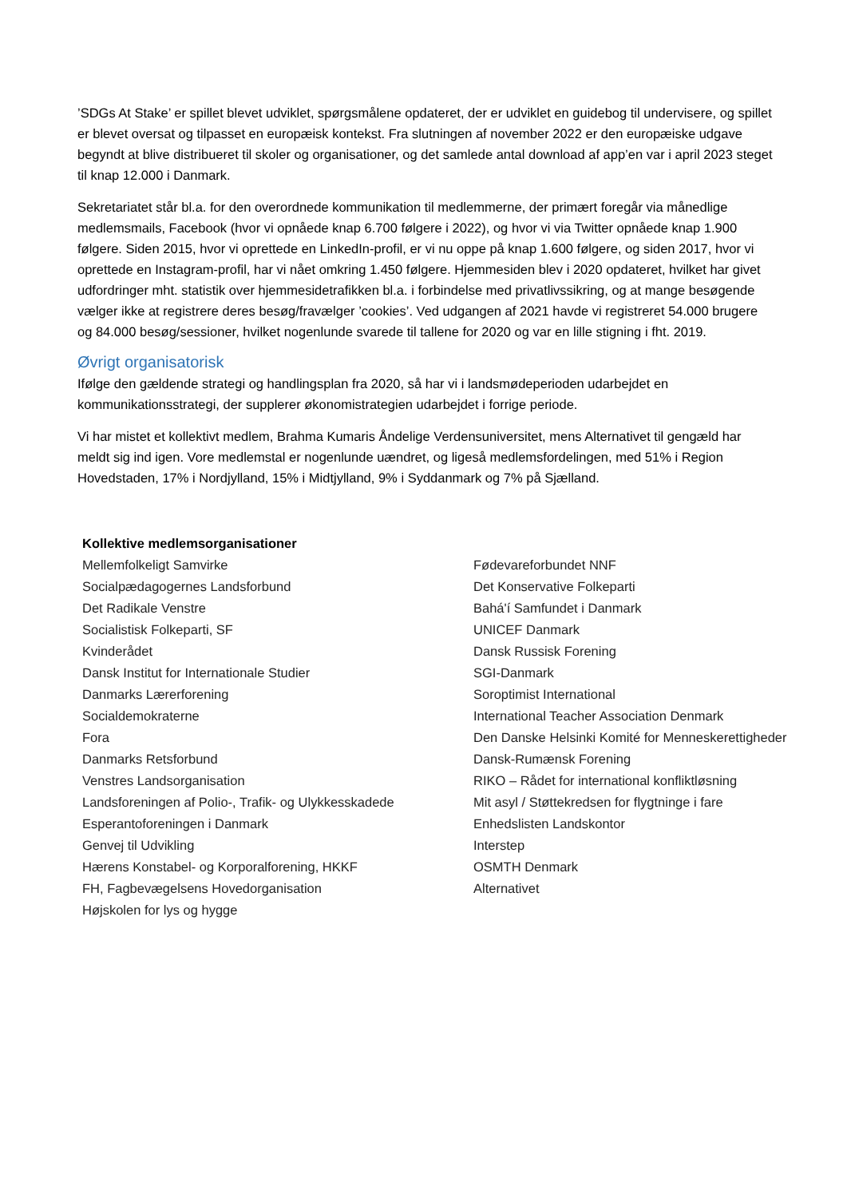’SDGs At Stake’ er spillet blevet udviklet, spørgsmålene opdateret, der er udviklet en guidebog til undervisere, og spillet er blevet oversat og tilpasset en europæisk kontekst. Fra slutningen af november 2022 er den europæiske udgave begyndt at blive distribueret til skoler og organisationer, og det samlede antal download af app’en var i april 2023 steget til knap 12.000 i Danmark.
Sekretariatet står bl.a. for den overordnede kommunikation til medlemmerne, der primært foregår via månedlige medlemsmails, Facebook (hvor vi opnåede knap 6.700 følgere i 2022), og hvor vi via Twitter opnåede knap 1.900 følgere. Siden 2015, hvor vi oprettede en LinkedIn-profil, er vi nu oppe på knap 1.600 følgere, og siden 2017, hvor vi oprettede en Instagram-profil, har vi nået omkring 1.450 følgere. Hjemmesiden blev i 2020 opdateret, hvilket har givet udfordringer mht. statistik over hjemmesidetrafikken bl.a. i forbindelse med privatlivssikring, og at mange besøgende vælger ikke at registrere deres besøg/fravælger ’cookies’. Ved udgangen af 2021 havde vi registreret 54.000 brugere og 84.000 besøg/sessioner, hvilket nogenlunde svarede til tallene for 2020 og var en lille stigning i fht. 2019.
Øvrigt organisatorisk
Ifølge den gældende strategi og handlingsplan fra 2020, så har vi i landsmødeperioden udarbejdet en kommunikationsstrategi, der supplerer økonomistrategien udarbejdet i forrige periode.
Vi har mistet et kollektivt medlem, Brahma Kumaris Åndelige Verdensuniversitet, mens Alternativet til gengæld har meldt sig ind igen. Vore medlemstal er nogenlunde uændret, og ligeså medlemsfordelingen, med 51% i Region Hovedstaden, 17% i Nordjylland, 15% i Midtjylland, 9% i Syddanmark og 7% på Sjælland.
| Kollektive medlemsorganisationer | |
| Mellemfolkeligt Samvirke | Fødevareforbundet NNF |
| Socialpædagogernes Landsforbund | Det Konservative Folkeparti |
| Det Radikale Venstre | Bahá'í Samfundet i Danmark |
| Socialistisk Folkeparti, SF | UNICEF Danmark |
| Kvinderådet | Dansk Russisk Forening |
| Dansk Institut for Internationale Studier | SGI-Danmark |
| Danmarks Lærerforening | Soroptimist International |
| Socialdemokraterne | International Teacher Association Denmark |
| Fora | Den Danske Helsinki Komité for Menneskerettigheder |
| Danmarks Retsforbund | Dansk-Rumænsk Forening |
| Venstres Landsorganisation | RIKO – Rådet for international konfliktløsning |
| Landsforeningen af Polio-, Trafik- og Ulykkesskadede | Mit asyl / Støttekredsen for flygtninge i fare |
| Esperantoforeningen i Danmark | Enhedslisten Landskontor |
| Genvej til Udvikling | Interstep |
| Hærens Konstabel- og Korporalforening, HKKF | OSMTH Denmark |
| FH, Fagbevægelsens Hovedorganisation | Alternativet |
| Højskolen for lys og hygge | |